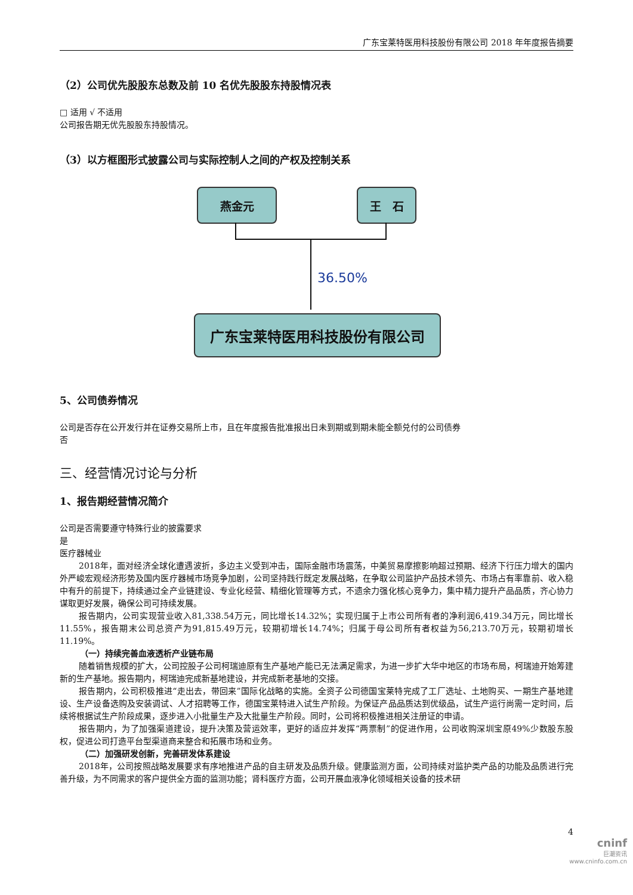广东宝莱特医用科技股份有限公司 2018 年年度报告摘要
（2）公司优先股股东总数及前 10 名优先股股东持股情况表
□ 适用 √ 不适用
公司报告期无优先股股东持股情况。
（3）以方框图形式披露公司与实际控制人之间的产权及控制关系
燕金元 王　石
36.50%
广东宝莱特医用科技股份有限公司
5、公司债券情况
公司是否存在公开发行并在证券交易所上市，且在年度报告批准报出日未到期或到期未能全额兑付的公司债券
否
三、经营情况讨论与分析
1、报告期经营情况简介
公司是否需要遵守特殊行业的披露要求
是
医疗器械业
2018年，面对经济全球化遭遇波折，多边主义受到冲击，国际金融市场震荡，中美贸易摩擦影响超过预期、经济下行压力增大的国内外严峻宏观经济形势及国内医疗器械市场竞争加剧，公司坚持践行既定发展战略，在争取公司监护产品技术领先、市场占有率靠前、收入稳中有升的前提下，持续通过全产业链建设、专业化经营、精细化管理等方式，不遗余力强化核心竞争力，集中精力提升产品品质，齐心协力谋取更好发展，确保公司可持续发展。
报告期内，公司实现营业收入81,338.54万元，同比增长14.32%；实现归属于上市公司所有者的净利润6,419.34万元，同比增长11.55%，报告期末公司总资产为91,815.49万元，较期初增长14.74%；归属于母公司所有者权益为56,213.70万元，较期初增长11.19%。
（一）持续完善血液透析产业链布局
随着销售规模的扩大，公司控股子公司柯瑞迪原有生产基地产能已无法满足需求，为进一步扩大华中地区的市场布局，柯瑞迪开始筹建新的生产基地。报告期内，柯瑞迪完成新基地建设，并完成新老基地的交接。
报告期内，公司积极推进“走出去，带回来”国际化战略的实施。全资子公司德国宝莱特完成了工厂选址、土地购买、一期生产基地建设、生产设备选购及安装调试、人才招聘等工作，德国宝莱特进入试生产阶段。为保证产品品质达到优级品，试生产运行尚需一定时间，后续将根据试生产阶段成果，逐步进入小批量生产及大批量生产阶段。同时，公司将积极推进相关注册证的申请。
报告期内，为了加强渠道建设，提升决策及营运效率，更好的适应并发挥“两票制”的促进作用，公司收购深圳宝原49%少数股东股权，促进公司打造平台型渠道商来整合和拓展市场和业务。
（二）加强研发创新，完善研发体系建设
2018年，公司按照战略发展要求有序地推进产品的自主研发及品质升级。健康监测方面，公司持续对监护类产品的功能及品质进行完善升级，为不同需求的客户提供全方面的监测功能；肾科医疗方面，公司开展血液净化领域相关设备的技术研
4
cninf
巨潮资讯
www.cninfo.com.cn